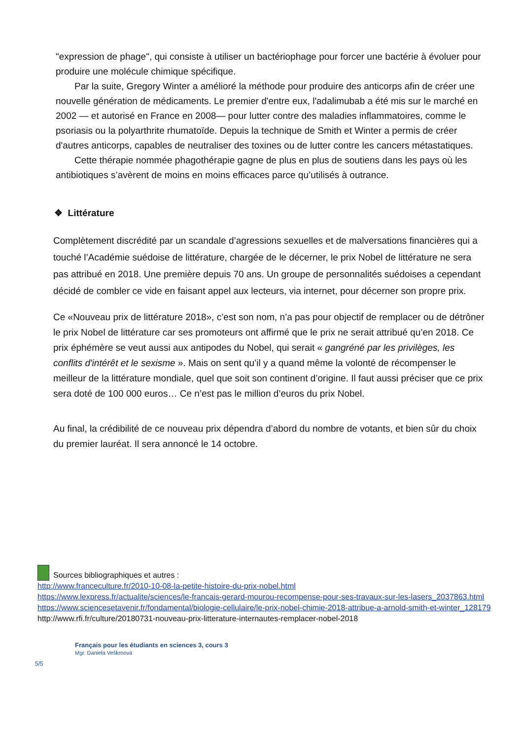"expression de phage", qui consiste à utiliser un bactériophage pour forcer une bactérie à évoluer pour produire une molécule chimique spécifique.
Par la suite, Gregory Winter a amélioré la méthode pour produire des anticorps afin de créer une nouvelle génération de médicaments. Le premier d'entre eux, l'adalimubab a été mis sur le marché en 2002 — et autorisé en France en 2008— pour lutter contre des maladies inflammatoires, comme le psoriasis ou la polyarthrite rhumatoïde. Depuis la technique de Smith et Winter a permis de créer d'autres anticorps, capables de neutraliser des toxines ou de lutter contre les cancers métastatiques.
Cette thérapie nommée phagothérapie gagne de plus en plus de soutiens dans les pays où les antibiotiques s’avèrent de moins en moins efficaces parce qu’utilisés à outrance.
❖ Littérature
Complètement discrédité par un scandale d’agressions sexuelles et de malversations financières qui a touché l’Académie suédoise de littérature, chargée de le décerner, le prix Nobel de littérature ne sera pas attribué en 2018. Une première depuis 70 ans. Un groupe de personnalités suédoises a cependant décidé de combler ce vide en faisant appel aux lecteurs, via internet, pour décerner son propre prix.
Ce «Nouveau prix de littérature 2018», c’est son nom, n’a pas pour objectif de remplacer ou de détrôner le prix Nobel de littérature car ses promoteurs ont affirmé que le prix ne serait attribué qu’en 2018. Ce prix éphémère se veut aussi aux antipodes du Nobel, qui serait « gangréné par les privilèges, les conflits d'intérêt et le sexisme ». Mais on sent qu’il y a quand même la volonté de récompenser le meilleur de la littérature mondiale, quel que soit son continent d’origine. Il faut aussi préciser que ce prix sera doté de 100 000 euros… Ce n’est pas le million d’euros du prix Nobel.
Au final, la crédibilité de ce nouveau prix dépendra d’abord du nombre de votants, et bien sûr du choix du premier lauréat. Il sera annoncé le 14 octobre.
Sources bibliographiques et autres :
http://www.franceculture.fr/2010-10-08-la-petite-histoire-du-prix-nobel.html
https://www.lexpress.fr/actualite/sciences/le-francais-gerard-mourou-recompense-pour-ses-travaux-sur-les-lasers_2037863.html
https://www.sciencesetavenir.fr/fondamental/biologie-cellulaire/le-prix-nobel-chimie-2018-attribue-a-arnold-smith-et-winter_128179
http://www.rfi.fr/culture/20180731-nouveau-prix-litterature-internautes-remplacer-nobel-2018
Français pour les étudiants en sciences 3, cours 3
Mgr. Daniela Veškrnová
5/5